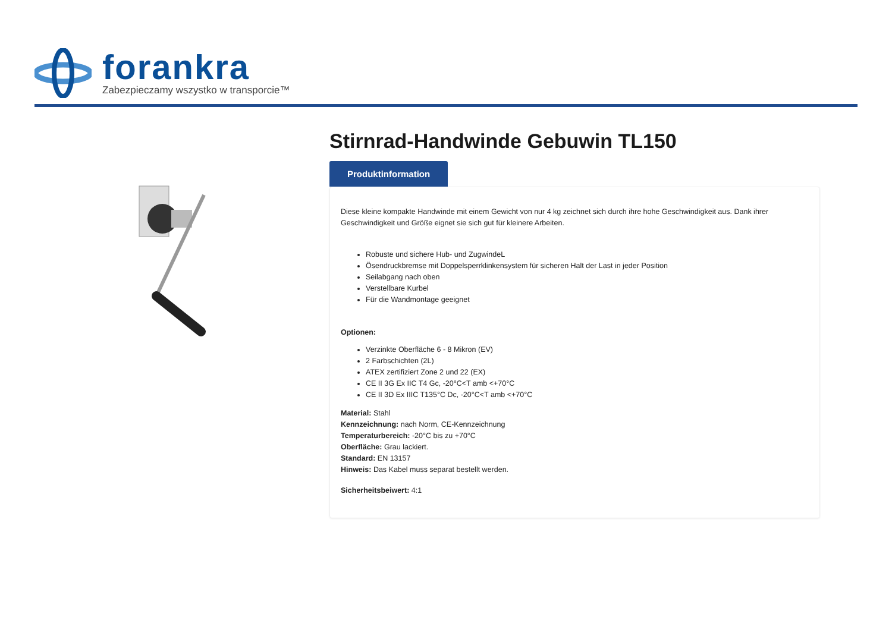forankra
Zabezpieczamy wszystko w transporcie™
Stirnrad-Handwinde Gebuwin TL150
Produktinformation
Diese kleine kompakte Handwinde mit einem Gewicht von nur 4 kg zeichnet sich durch ihre hohe Geschwindigkeit aus. Dank ihrer Geschwindigkeit und Größe eignet sie sich gut für kleinere Arbeiten.
Robuste und sichere Hub- und ZugwindeL
Ösendruckbremse mit Doppelsperrklinkensystem für sicheren Halt der Last in jeder Position
Seilabgang nach oben
Verstellbare Kurbel
Für die Wandmontage geeignet
Optionen:
Verzinkte Oberfläche 6 - 8 Mikron (EV)
2 Farbschichten (2L)
ATEX zertifiziert Zone 2 und 22 (EX)
CE II 3G Ex IIC T4 Gc, -20°C<T amb <+70°C
CE II 3D Ex IIIC T135°C Dc, -20°C<T amb <+70°C
Material: Stahl
Kennzeichnung: nach Norm, CE-Kennzeichnung
Temperaturbereich: -20°C bis zu +70°C
Oberfläche: Grau lackiert.
Standard: EN 13157
Hinweis: Das Kabel muss separat bestellt werden.
Sicherheitsbeiwert: 4:1